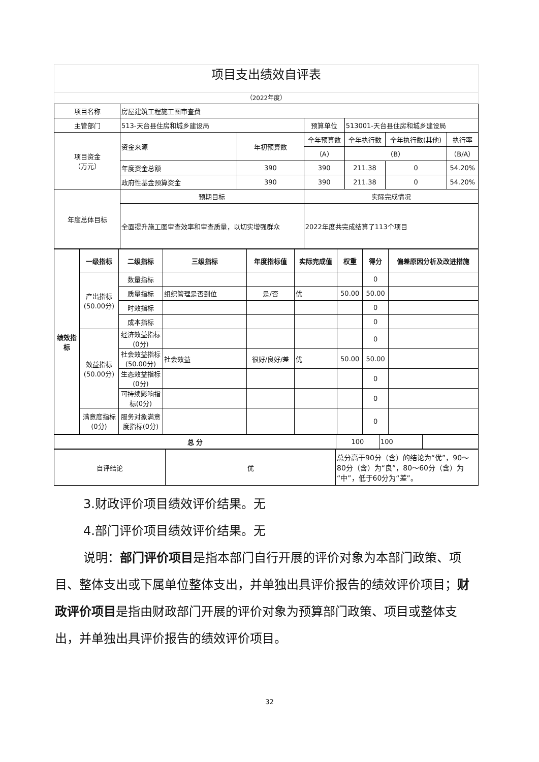项目支出绩效自评表
（2022年度）
| 项目名称 | 房屋建筑工程施工图审查费 | | | | | |
| 主管部门 | 513-天台县住房和城乡建设局 | | 预算单位 | 513001-天台县住房和城乡建设局 | | |
| 项目资金 （万元） | 资金来源 | 年初预算数 | 全年预算数 | 全年执行数 | 全年执行数(其他) | 执行率 |
| | | | （A） | （B） | | （B/A） |
| | 年度资金总额 | 390 | 390 | 211.38 | 0 | 54.20% |
| | 政府性基金预算资金 | 390 | 390 | 211.38 | 0 | 54.20% |
| 年度总体目标 | 预期目标 | | 实际完成情况 | | | |
| | 全面提升施工图审查效率和审查质量，以切实增强群众 | | 2022年度共完成结算了113个项目 | | | |
| 绩效指标 | 一级指标 | 二级指标 | 三级指标 | 年度指标值 | 实际完成值 | 权重 | 得分 | 偏差原因分析及改进措施 |
| --- | --- | --- | --- | --- | --- | --- | --- | --- |
| | 产出指标 (50.00分) | 数量指标 | | | | | 0 | |
| | | 质量指标 | 组织管理是否到位 | 是/否 | 优 | 50.00 | 50.00 | |
| | | 时效指标 | | | | | 0 | |
| | | 成本指标 | | | | | 0 | |
| | 效益指标 (50.00分) | 经济效益指标(0分) | | | | | 0 | |
| | | 社会效益指标(50.00分) | 社会效益 | 很好/良好/差 | 优 | 50.00 | 50.00 | |
| | | 生态效益指标(0分) | | | | | 0 | |
| | | 可持续影响指标(0分) | | | | | 0 | |
| | 满意度指标(0分) | 服务对象满意度指标(0分) | | | | | 0 | |
| 总 分 | 100 | 100 | |
| 自评结论 | 优 | 总分高于90分（含）的结论为“优”，90～80分（含）为“良”，80～60分（含）为“中”，低于60分为“差”。 |
3.财政评价项目绩效评价结果。无
4.部门评价项目绩效评价结果。无
说明：部门评价项目是指本部门自行开展的评价对象为本部门政策、项目、整体支出或下属单位整体支出，并单独出具评价报告的绩效评价项目；财政评价项目是指由财政部门开展的评价对象为预算部门政策、项目或整体支出，并单独出具评价报告的绩效评价项目。
32